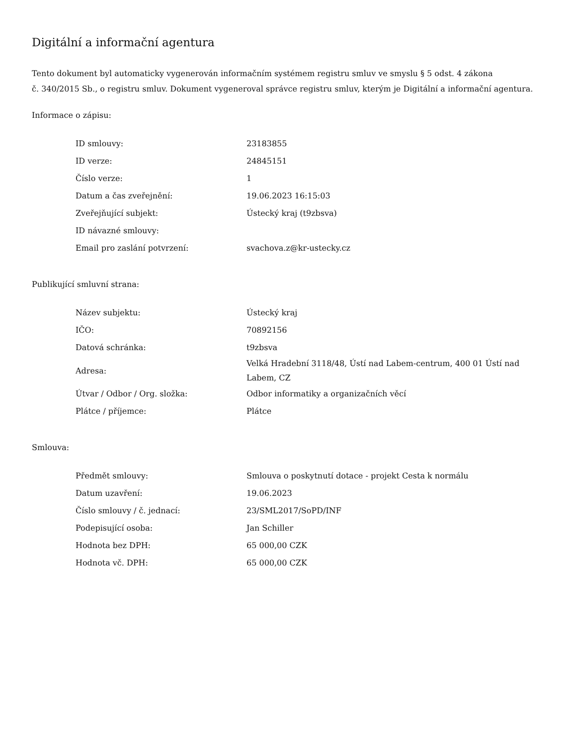Digitální a informační agentura
Tento dokument byl automaticky vygenerován informačním systémem registru smluv ve smyslu § 5 odst. 4 zákona
č. 340/2015 Sb., o registru smluv. Dokument vygeneroval správce registru smluv, kterým je Digitální a informační agentura.
Informace o zápisu:
| ID smlouvy: | 23183855 |
| ID verze: | 24845151 |
| Číslo verze: | 1 |
| Datum a čas zveřejnění: | 19.06.2023 16:15:03 |
| Zveřejňující subjekt: | Ústecký kraj (t9zbsva) |
| ID návazné smlouvy: | |
| Email pro zaslání potvrzení: | svachova.z@kr-ustecky.cz |
Publikující smluvní strana:
| Název subjektu: | Ústecký kraj |
| IČO: | 70892156 |
| Datová schránka: | t9zbsva |
| Adresa: | Velká Hradební 3118/48, Ústí nad Labem-centrum, 400 01 Ústí nad Labem, CZ |
| Útvar / Odbor / Org. složka: | Odbor informatiky a organizačních věcí |
| Plátce / příjemce: | Plátce |
Smlouva:
| Předmět smlouvy: | Smlouva o poskytnutí dotace - projekt Cesta k normálu |
| Datum uzavření: | 19.06.2023 |
| Číslo smlouvy / č. jednací: | 23/SML2017/SoPD/INF |
| Podepisující osoba: | Jan Schiller |
| Hodnota bez DPH: | 65 000,00 CZK |
| Hodnota vč. DPH: | 65 000,00 CZK |